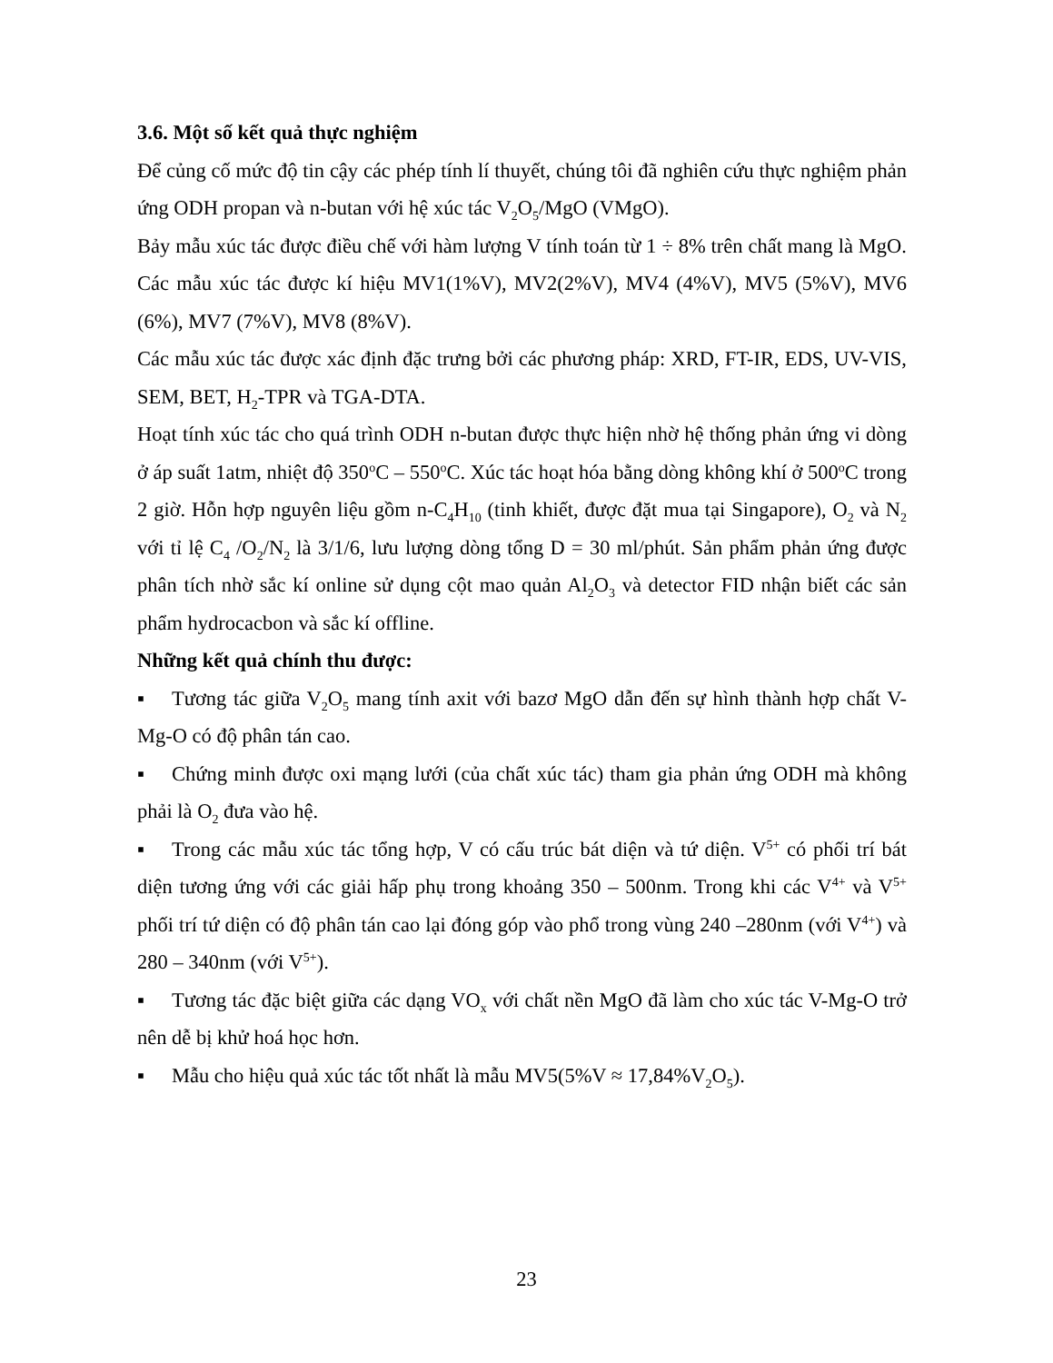3.6. Một số kết quả thực nghiệm
Để củng cố mức độ tin cậy các phép tính lí thuyết, chúng tôi đã nghiên cứu thực nghiệm phản ứng ODH propan và n-butan với hệ xúc tác V<sub>2</sub>O<sub>5</sub>/MgO (VMgO).
Bảy mẫu xúc tác được điều chế với hàm lượng V tính toán từ 1 ÷ 8% trên chất mang là MgO. Các mẫu xúc tác được kí hiệu MV1(1%V), MV2(2%V), MV4 (4%V), MV5 (5%V), MV6 (6%), MV7 (7%V), MV8 (8%V).
Các mẫu xúc tác được xác định đặc trưng bởi các phương pháp: XRD, FT-IR, EDS, UV-VIS, SEM, BET, H<sub>2</sub>-TPR và TGA-DTA.
Hoạt tính xúc tác cho quá trình ODH n-butan được thực hiện nhờ hệ thống phản ứng vi dòng ở áp suất 1atm, nhiệt độ 350<sup>o</sup>C – 550<sup>o</sup>C. Xúc tác hoạt hóa bằng dòng không khí ở 500<sup>o</sup>C trong 2 giờ. Hỗn hợp nguyên liệu gồm n-C<sub>4</sub>H<sub>10</sub> (tinh khiết, được đặt mua tại Singapore), O<sub>2</sub> và N<sub>2</sub> với tỉ lệ C<sub>4</sub> /O<sub>2</sub>/N<sub>2</sub> là 3/1/6, lưu lượng dòng tổng D = 30 ml/phút. Sản phẩm phản ứng được phân tích nhờ sắc kí online sử dụng cột mao quản Al<sub>2</sub>O<sub>3</sub> và detector FID nhận biết các sản phẩm hydrocacbon và sắc kí offline.
Những kết quả chính thu được:
▪ Tương tác giữa V<sub>2</sub>O<sub>5</sub> mang tính axit với bazơ MgO dẫn đến sự hình thành hợp chất V-Mg-O có độ phân tán cao.
▪ Chứng minh được oxi mạng lưới (của chất xúc tác) tham gia phản ứng ODH mà không phải là O<sub>2</sub> đưa vào hệ.
▪ Trong các mẫu xúc tác tổng hợp, V có cấu trúc bát diện và tứ diện. V<sup>5+</sup> có phối trí bát diện tương ứng với các giải hấp phụ trong khoảng 350 – 500nm. Trong khi các V<sup>4+</sup> và V<sup>5+</sup> phối trí tứ diện có độ phân tán cao lại đóng góp vào phổ trong vùng 240 –280nm (với V<sup>4+</sup>) và 280 – 340nm (với V<sup>5+</sup>).
▪ Tương tác đặc biệt giữa các dạng VO<sub>x</sub> với chất nền MgO đã làm cho xúc tác V-Mg-O trở nên dễ bị khử hoá học hơn.
▪ Mẫu cho hiệu quả xúc tác tốt nhất là mẫu MV5(5%V ≈ 17,84%V<sub>2</sub>O<sub>5</sub>).
23